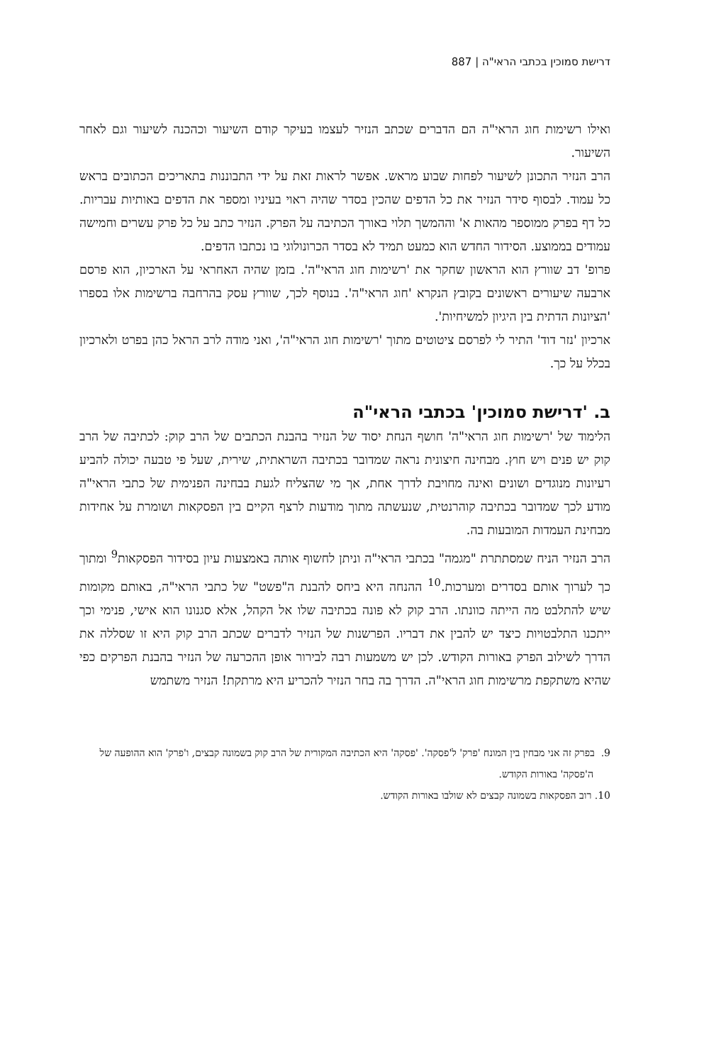דרישת סמוכין בכתבי הראי"ה | 887
ואילו רשימות חוג הראי"ה הם הדברים שכתב הנזיר לעצמו בעיקר קודם השיעור וכהכנה לשיעור וגם לאחר השיעור.
הרב הנזיר התכונן לשיעור לפחות שבוע מראש. אפשר לראות זאת על ידי התבוננות בתאריכים הכתובים בראש כל עמוד. לבסוף סידר הנזיר את כל הדפים שהכין בסדר שהיה ראוי בעיניו ומספר את הדפים באותיות עבריות. כל דף בפרק ממוספר מהאות א' וההמשך תלוי באורך הכתיבה על הפרק. הנזיר כתב על כל פרק עשרים וחמישה עמודים בממוצע. הסידור החדש הוא כמעט תמיד לא בסדר הכרונולוגי בו נכתבו הדפים.
פרופ' דב שוורץ הוא הראשון שחקר את 'רשימות חוג הראי"ה'. בזמן שהיה האחראי על הארכיון, הוא פרסם ארבעה שיעורים ראשונים בקובץ הנקרא 'חוג הראי"ה'. בנוסף לכך, שוורץ עסק בהרחבה ברשימות אלו בספרו 'הציונות הדתית בין היגיון למשיחיות'.
ארכיון 'נזר דוד' התיר לי לפרסם ציטוטים מתוך 'רשימות חוג הראי"ה', ואני מודה לרב הראל כהן בפרט ולארכיון בכלל על כך.
ב. 'דרישת סמוכין' בכתבי הראי"ה
הלימוד של 'רשימות חוג הראי"ה' חושף הנחת יסוד של הנזיר בהבנת הכתבים של הרב קוק: לכתיבה של הרב קוק יש פנים ויש חוץ. מבחינה חיצונית נראה שמדובר בכתיבה השראתית, שירית, שעל פי טבעה יכולה להביע רעיונות מנוגדים ושונים ואינה מחויבת לדרך אחת, אך מי שהצליח לגעת בבחינה הפנימית של כתבי הראי"ה מודע לכך שמדובר בכתיבה קוהרנטית, שנעשתה מתוך מודעות לרצף הקיים בין הפסקאות ושומרת על אחידות מבחינת העמדות המובעות בה.
הרב הנזיר הניח שמסתתרת "מגמה" בכתבי הראי"ה וניתן לחשוף אותה באמצעות עיון בסידור הפסקאות<sup>9</sup> ומתוך כך לערוך אותם בסדרים ומערכות.<sup>10</sup> ההנחה היא ביחס להבנת ה"פשט" של כתבי הראי"ה, באותם מקומות שיש להתלבט מה הייתה כוונתו. הרב קוק לא פונה בכתיבה שלו אל הקהל, אלא סגנונו הוא אישי, פנימי וכך ייתכנו התלבטויות כיצד יש להבין את דבריו. הפרשנות של הנזיר לדברים שכתב הרב קוק היא זו שסללה את הדרך לשילוב הפרק באורות הקודש. לכן יש משמעות רבה לבירור אופן ההכרעה של הנזיר בהבנת הפרקים כפי שהיא משתקפת מרשימות חוג הראי"ה. הדרך בה בחר הנזיר להכריע היא מרתקת! הנזיר משתמש
9. בפרק זה אני מבחין בין המונח 'פרק' ל'פסקה'. 'פסקה' היא הכתיבה המקורית של הרב קוק בשמונה קבצים, ו'פרק' הוא ההופעה של ה'פסקה' באורות הקודש.
10. רוב הפסקאות בשמונה קבצים לא שולבו באורות הקודש.